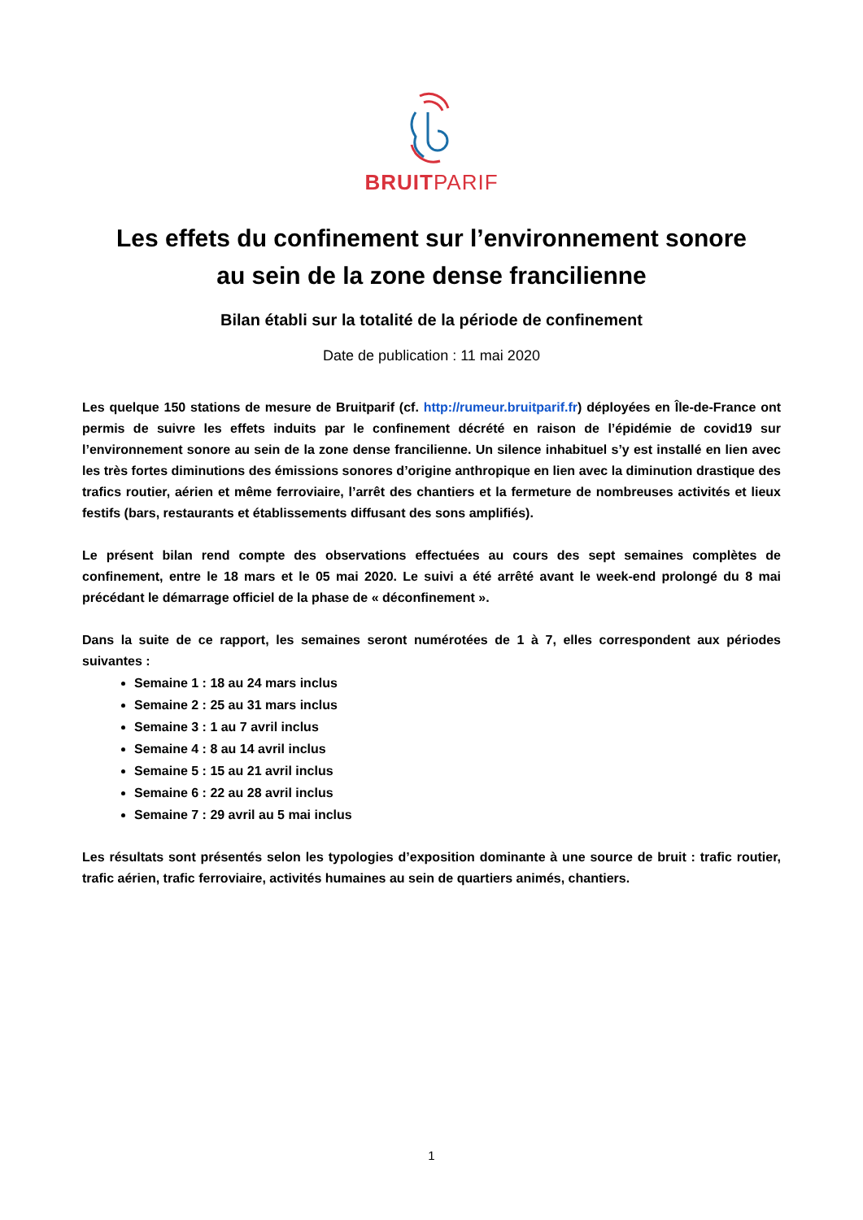BRUITPARIF
Les effets du confinement sur l’environnement sonore
au sein de la zone dense francilienne
Bilan établi sur la totalité de la période de confinement
Date de publication : 11 mai 2020
Les quelque 150 stations de mesure de Bruitparif (cf. http://rumeur.bruitparif.fr) déployées en Île-de-France ont permis de suivre les effets induits par le confinement décrété en raison de l’épidémie de covid19 sur l’environnement sonore au sein de la zone dense francilienne. Un silence inhabituel s’y est installé en lien avec les très fortes diminutions des émissions sonores d’origine anthropique en lien avec la diminution drastique des trafics routier, aérien et même ferroviaire, l’arrêt des chantiers et la fermeture de nombreuses activités et lieux festifs (bars, restaurants et établissements diffusant des sons amplifiés).
Le présent bilan rend compte des observations effectuées au cours des sept semaines complètes de confinement, entre le 18 mars et le 05 mai 2020. Le suivi a été arrêté avant le week-end prolongé du 8 mai précédant le démarrage officiel de la phase de « déconfinement ».
Dans la suite de ce rapport, les semaines seront numérotées de 1 à 7, elles correspondent aux périodes suivantes :
Semaine 1 : 18 au 24 mars inclus
Semaine 2 : 25 au 31 mars inclus
Semaine 3 : 1 au 7 avril inclus
Semaine 4 : 8 au 14 avril inclus
Semaine 5 : 15 au 21 avril inclus
Semaine 6 : 22 au 28 avril inclus
Semaine 7 : 29 avril au 5 mai inclus
Les résultats sont présentés selon les typologies d’exposition dominante à une source de bruit : trafic routier, trafic aérien, trafic ferroviaire, activités humaines au sein de quartiers animés, chantiers.
1